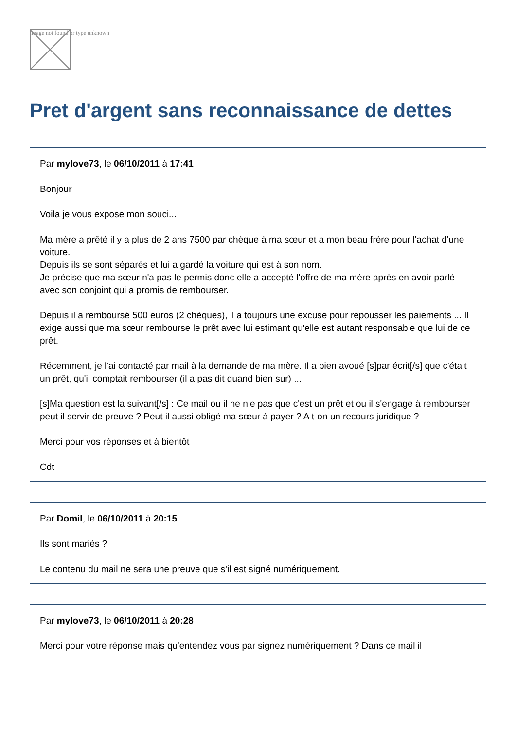Image not found or type unknown
Pret d'argent sans reconnaissance de dettes
Par mylove73, le 06/10/2011 à 17:41
Bonjour
Voila je vous expose mon souci...
Ma mère a prêté il y a plus de 2 ans 7500 par chèque à ma sœur et a mon beau frère pour l'achat d'une voiture.
Depuis ils se sont séparés et lui a gardé la voiture qui est à son nom.
Je précise que ma sœur n'a pas le permis donc elle a accepté l'offre de ma mère après en avoir parlé avec son conjoint qui a promis de rembourser.
Depuis il a remboursé 500 euros (2 chèques), il a toujours une excuse pour repousser les paiements ... Il exige aussi que ma sœur rembourse le prêt avec lui estimant qu'elle est autant responsable que lui de ce prêt.
Récemment, je l'ai contacté par mail à la demande de ma mère. Il a bien avoué [s]par écrit[/s] que c'était un prêt, qu'il comptait rembourser (il a pas dit quand bien sur) ...
[s]Ma question est la suivant[/s] : Ce mail ou il ne nie pas que c'est un prêt et ou il s'engage à rembourser peut il servir de preuve ? Peut il aussi obligé ma sœur à payer ? A t-on un recours juridique ?
Merci pour vos réponses et à bientôt
Cdt
Par Domil, le 06/10/2011 à 20:15
Ils sont mariés ?
Le contenu du mail ne sera une preuve que s'il est signé numériquement.
Par mylove73, le 06/10/2011 à 20:28
Merci pour votre réponse mais qu'entendez vous par signez numériquement ? Dans ce mail il